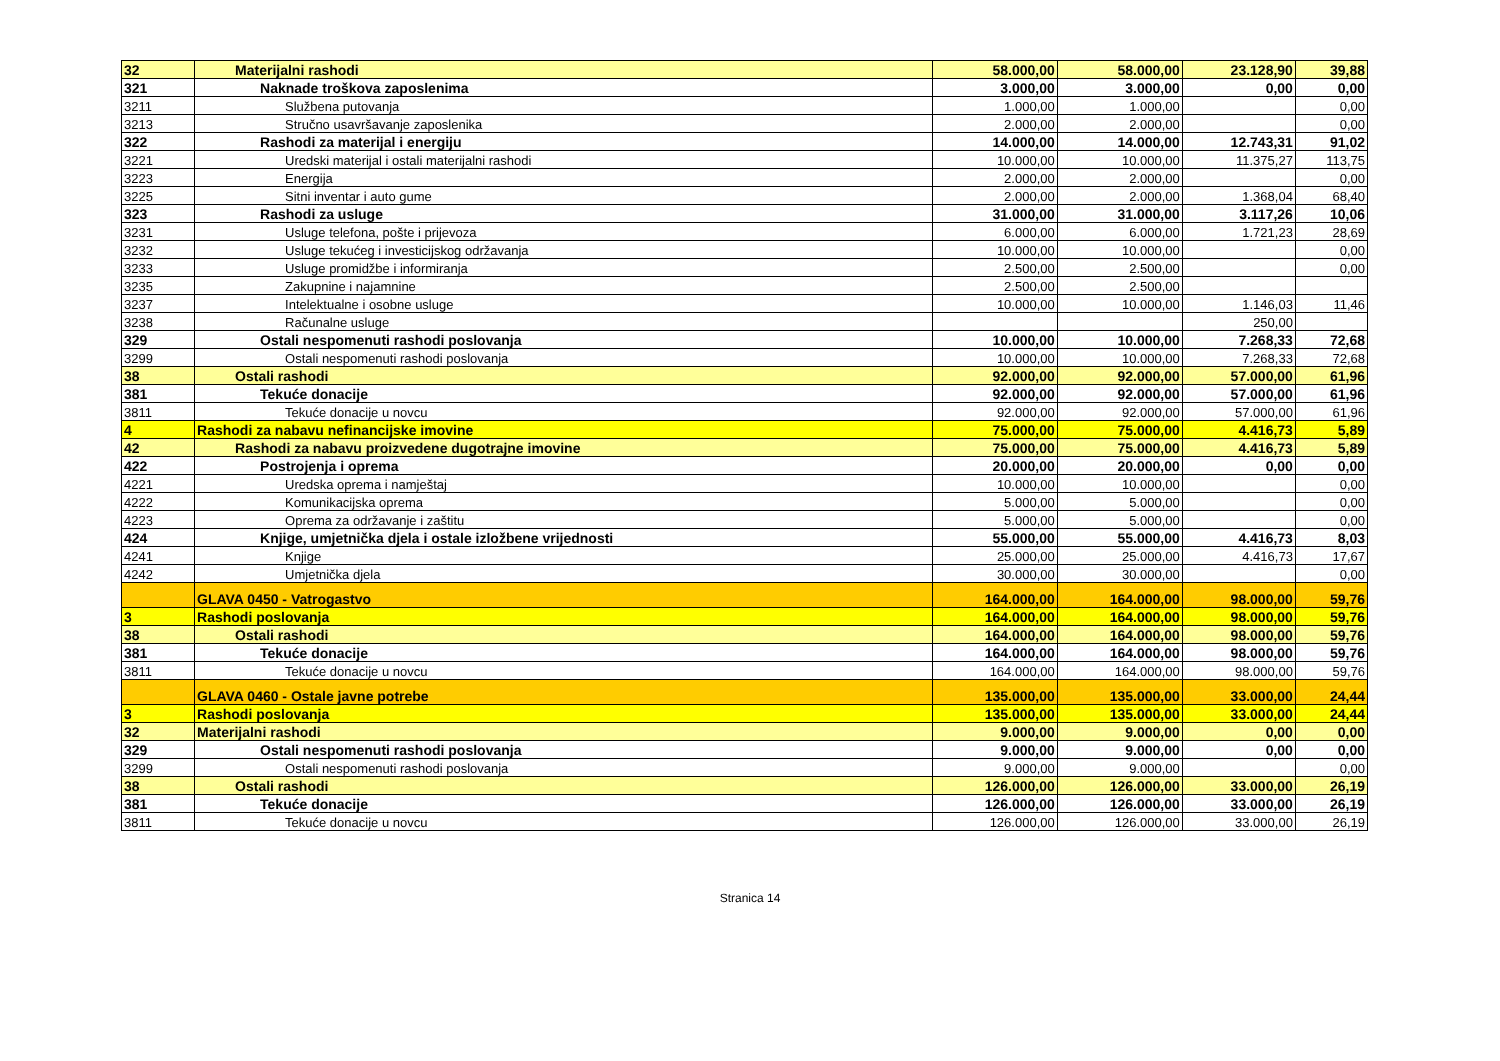| 32 | Materijalni rashodi | 58.000,00 | 58.000,00 | 23.128,90 | 39,88 |
| 321 | Naknade troškova zaposlenima | 3.000,00 | 3.000,00 | 0,00 | 0,00 |
| 3211 | Službena putovanja | 1.000,00 | 1.000,00 | | 0,00 |
| 3213 | Stručno usavršavanje zaposlenika | 2.000,00 | 2.000,00 | | 0,00 |
| 322 | Rashodi za materijal i energiju | 14.000,00 | 14.000,00 | 12.743,31 | 91,02 |
| 3221 | Uredski materijal i ostali materijalni rashodi | 10.000,00 | 10.000,00 | 11.375,27 | 113,75 |
| 3223 | Energija | 2.000,00 | 2.000,00 | | 0,00 |
| 3225 | Sitni inventar i auto gume | 2.000,00 | 2.000,00 | 1.368,04 | 68,40 |
| 323 | Rashodi za usluge | 31.000,00 | 31.000,00 | 3.117,26 | 10,06 |
| 3231 | Usluge telefona, pošte i prijevoza | 6.000,00 | 6.000,00 | 1.721,23 | 28,69 |
| 3232 | Usluge tekućeg i investicijskog održavanja | 10.000,00 | 10.000,00 | | 0,00 |
| 3233 | Usluge promidžbe i informiranja | 2.500,00 | 2.500,00 | | 0,00 |
| 3235 | Zakupnine i najamnine | 2.500,00 | 2.500,00 | | |
| 3237 | Intelektualne i osobne usluge | 10.000,00 | 10.000,00 | 1.146,03 | 11,46 |
| 3238 | Računalne usluge | | | 250,00 | |
| 329 | Ostali nespomenuti rashodi poslovanja | 10.000,00 | 10.000,00 | 7.268,33 | 72,68 |
| 3299 | Ostali nespomenuti rashodi poslovanja | 10.000,00 | 10.000,00 | 7.268,33 | 72,68 |
| 38 | Ostali rashodi | 92.000,00 | 92.000,00 | 57.000,00 | 61,96 |
| 381 | Tekuće donacije | 92.000,00 | 92.000,00 | 57.000,00 | 61,96 |
| 3811 | Tekuće donacije u novcu | 92.000,00 | 92.000,00 | 57.000,00 | 61,96 |
| 4 | Rashodi za nabavu nefinancijske imovine | 75.000,00 | 75.000,00 | 4.416,73 | 5,89 |
| 42 | Rashodi za nabavu proizvedene dugotrajne imovine | 75.000,00 | 75.000,00 | 4.416,73 | 5,89 |
| 422 | Postrojenja i oprema | 20.000,00 | 20.000,00 | 0,00 | 0,00 |
| 4221 | Uredska oprema i namještaj | 10.000,00 | 10.000,00 | | 0,00 |
| 4222 | Komunikacijska oprema | 5.000,00 | 5.000,00 | | 0,00 |
| 4223 | Oprema za održavanje i zaštitu | 5.000,00 | 5.000,00 | | 0,00 |
| 424 | Knjige, umjetnička djela i ostale izložbene vrijednosti | 55.000,00 | 55.000,00 | 4.416,73 | 8,03 |
| 4241 | Knjige | 25.000,00 | 25.000,00 | 4.416,73 | 17,67 |
| 4242 | Umjetnička djela | 30.000,00 | 30.000,00 | | 0,00 |
| | GLAVA 0450 - Vatrogastvo | 164.000,00 | 164.000,00 | 98.000,00 | 59,76 |
| 3 | Rashodi poslovanja | 164.000,00 | 164.000,00 | 98.000,00 | 59,76 |
| 38 | Ostali rashodi | 164.000,00 | 164.000,00 | 98.000,00 | 59,76 |
| 381 | Tekuće donacije | 164.000,00 | 164.000,00 | 98.000,00 | 59,76 |
| 3811 | Tekuće donacije u novcu | 164.000,00 | 164.000,00 | 98.000,00 | 59,76 |
| | GLAVA 0460 - Ostale javne potrebe | 135.000,00 | 135.000,00 | 33.000,00 | 24,44 |
| 3 | Rashodi poslovanja | 135.000,00 | 135.000,00 | 33.000,00 | 24,44 |
| 32 | Materijalni rashodi | 9.000,00 | 9.000,00 | 0,00 | 0,00 |
| 329 | Ostali nespomenuti rashodi poslovanja | 9.000,00 | 9.000,00 | 0,00 | 0,00 |
| 3299 | Ostali nespomenuti rashodi poslovanja | 9.000,00 | 9.000,00 | | 0,00 |
| 38 | Ostali rashodi | 126.000,00 | 126.000,00 | 33.000,00 | 26,19 |
| 381 | Tekuće donacije | 126.000,00 | 126.000,00 | 33.000,00 | 26,19 |
| 3811 | Tekuće donacije u novcu | 126.000,00 | 126.000,00 | 33.000,00 | 26,19 |
Stranica 14